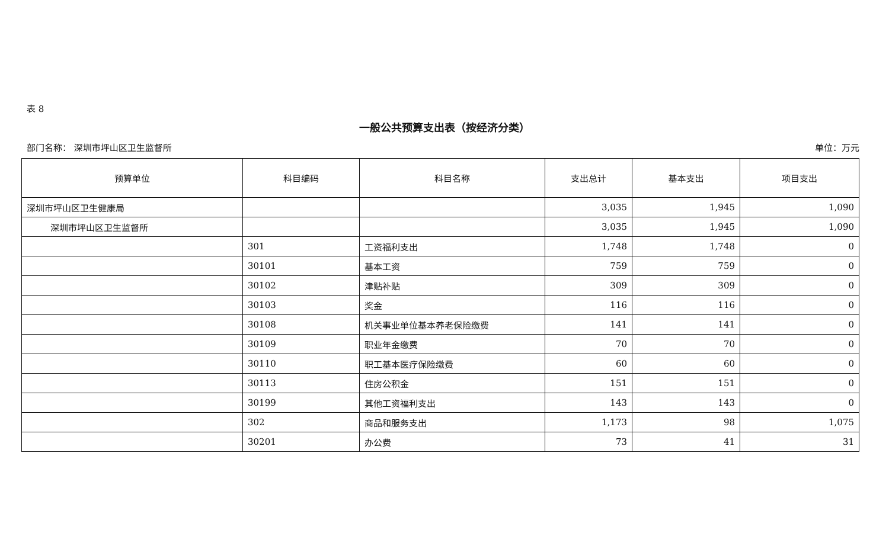表 8
一般公共预算支出表（按经济分类）
部门名称： 深圳市坪山区卫生监督所 单位：万元
| 预算单位 | 科目编码 | 科目名称 | 支出总计 | 基本支出 | 项目支出 |
| --- | --- | --- | --- | --- | --- |
| 深圳市坪山区卫生健康局 | | | 3,035 | 1,945 | 1,090 |
| 深圳市坪山区卫生监督所 | | | 3,035 | 1,945 | 1,090 |
| | 301 | 工资福利支出 | 1,748 | 1,748 | 0 |
| | 30101 | 基本工资 | 759 | 759 | 0 |
| | 30102 | 津贴补贴 | 309 | 309 | 0 |
| | 30103 | 奖金 | 116 | 116 | 0 |
| | 30108 | 机关事业单位基本养老保险缴费 | 141 | 141 | 0 |
| | 30109 | 职业年金缴费 | 70 | 70 | 0 |
| | 30110 | 职工基本医疗保险缴费 | 60 | 60 | 0 |
| | 30113 | 住房公积金 | 151 | 151 | 0 |
| | 30199 | 其他工资福利支出 | 143 | 143 | 0 |
| | 302 | 商品和服务支出 | 1,173 | 98 | 1,075 |
| | 30201 | 办公费 | 73 | 41 | 31 |